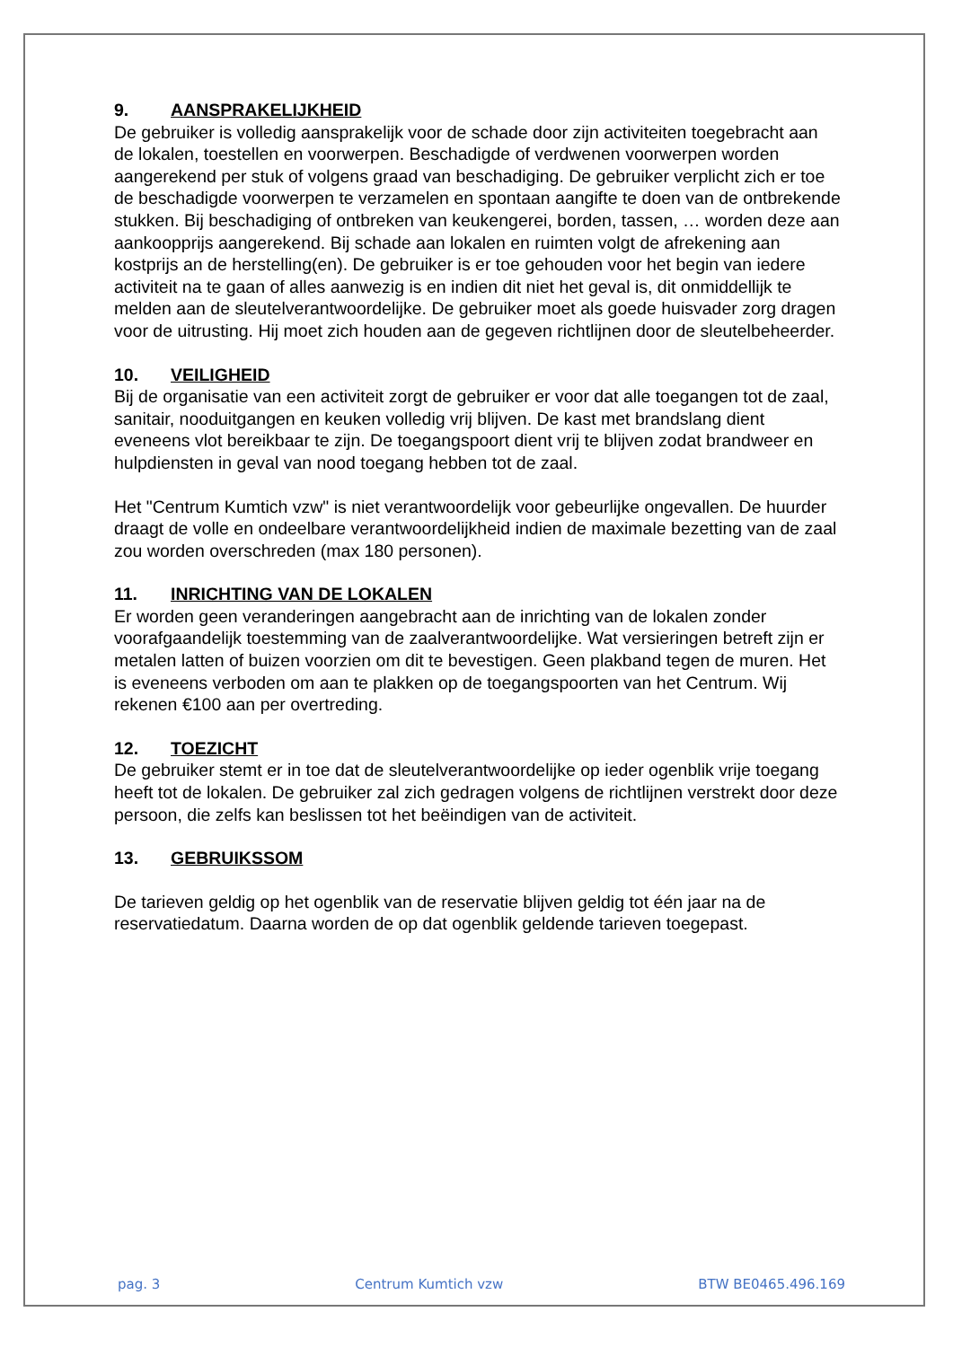9. AANSPRAKELIJKHEID
De gebruiker is volledig aansprakelijk voor de schade door zijn activiteiten toegebracht aan de lokalen, toestellen en voorwerpen. Beschadigde of verdwenen voorwerpen worden aangerekend per stuk of volgens graad van beschadiging. De gebruiker verplicht zich er toe de beschadigde voorwerpen te verzamelen en spontaan aangifte te doen van de ontbrekende stukken. Bij beschadiging of ontbreken van keukengerei, borden, tassen, … worden deze aan aankoopprijs aangerekend. Bij schade aan lokalen en ruimten volgt de afrekening aan kostprijs an de herstelling(en). De gebruiker is er toe gehouden voor het begin van iedere activiteit na te gaan of alles aanwezig is en indien dit niet het geval is, dit onmiddellijk te melden aan de sleutelverantwoordelijke. De gebruiker moet als goede huisvader zorg dragen voor de uitrusting. Hij moet zich houden aan de gegeven richtlijnen door de sleutelbeheerder.
10. VEILIGHEID
Bij de organisatie van een activiteit zorgt de gebruiker er voor dat alle toegangen tot de zaal, sanitair, nooduitgangen en keuken volledig vrij blijven. De kast met brandslang dient eveneens vlot bereikbaar te zijn. De toegangspoort dient vrij te blijven zodat brandweer en hulpdiensten in geval van nood toegang hebben tot de zaal.
Het "Centrum Kumtich vzw" is niet verantwoordelijk voor gebeurlijke ongevallen. De huurder draagt de volle en ondeelbare verantwoordelijkheid indien de maximale bezetting van de zaal zou worden overschreden (max 180 personen).
11. INRICHTING VAN DE LOKALEN
Er worden geen veranderingen aangebracht aan de inrichting van de lokalen zonder voorafgaandelijk toestemming van de zaalverantwoordelijke. Wat versieringen betreft zijn er metalen latten of buizen voorzien om dit te bevestigen. Geen plakband tegen de muren. Het is eveneens verboden om aan te plakken op de toegangspoorten van het Centrum. Wij rekenen €100 aan per overtreding.
12. TOEZICHT
De gebruiker stemt er in toe dat de sleutelverantwoordelijke op ieder ogenblik vrije toegang heeft tot de lokalen. De gebruiker zal zich gedragen volgens de richtlijnen verstrekt door deze persoon, die zelfs kan beslissen tot het beëindigen van de activiteit.
13. GEBRUIKSSOM
De tarieven geldig op het ogenblik van de reservatie blijven geldig tot één jaar na de reservatiedatum. Daarna worden de op dat ogenblik geldende tarieven toegepast.
pag. 3 Centrum Kumtich vzw BTW BE0465.496.169